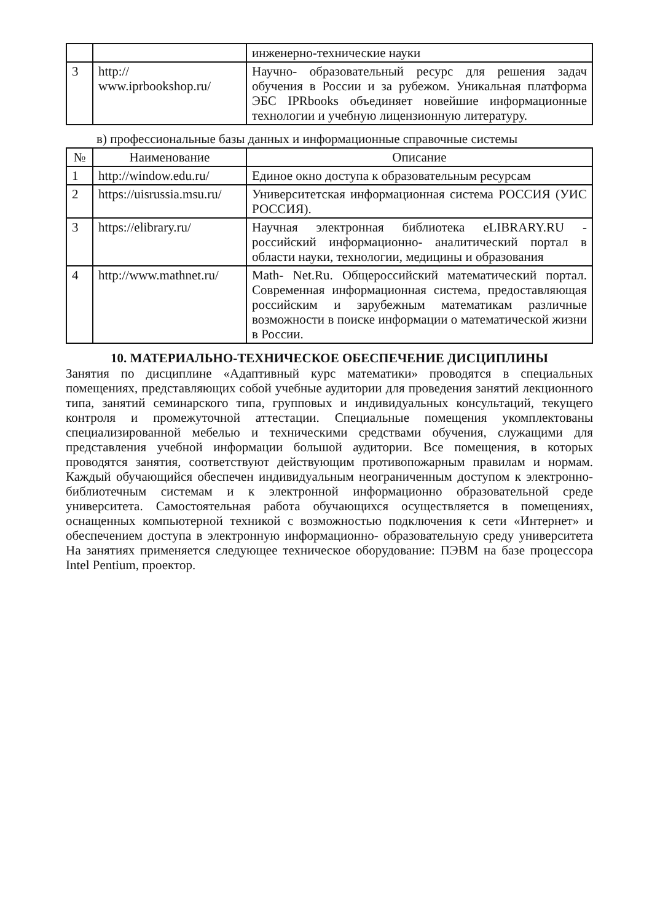| | | инженерно-технические науки |
| 3 | http:// www.iprbookshop.ru/ | Научно- образовательный ресурс для решения задач обучения в России и за рубежом. Уникальная платформа ЭБС IPRbooks объединяет новейшие информационные технологии и учебную лицензионную литературу. |
в) профессиональные базы данных и информационные справочные системы
| № | Наименование | Описание |
| --- | --- | --- |
| 1 | http://window.edu.ru/ | Единое окно доступа к образовательным ресурсам |
| 2 | https://uisrussia.msu.ru/ | Университетская информационная система РОССИЯ (УИС РОССИЯ). |
| 3 | https://elibrary.ru/ | Научная электронная библиотека eLIBRARY.RU - российский информационно- аналитический портал в области науки, технологии, медицины и образования |
| 4 | http://www.mathnet.ru/ | Math- Net.Ru. Общероссийский математический портал. Современная информационная система, предоставляющая российским и зарубежным математикам различные возможности в поиске информации о математической жизни в России. |
10. МАТЕРИАЛЬНО-ТЕХНИЧЕСКОЕ ОБЕСПЕЧЕНИЕ ДИСЦИПЛИНЫ
Занятия по дисциплине «Адаптивный курс математики» проводятся в специальных помещениях, представляющих собой учебные аудитории для проведения занятий лекционного типа, занятий семинарского типа, групповых и индивидуальных консультаций, текущего контроля и промежуточной аттестации. Специальные помещения укомплектованы специализированной мебелью и техническими средствами обучения, служащими для представления учебной информации большой аудитории. Все помещения, в которых проводятся занятия, соответствуют действующим противопожарным правилам и нормам. Каждый обучающийся обеспечен индивидуальным неограниченным доступом к электронно-библиотечным системам и к электронной информационно образовательной среде университета. Самостоятельная работа обучающихся осуществляется в помещениях, оснащенных компьютерной техникой с возможностью подключения к сети «Интернет» и обеспечением доступа в электронную информационно- образовательную среду университета На занятиях применяется следующее техническое оборудование: ПЭВМ на базе процессора Intel Pentium, проектор.